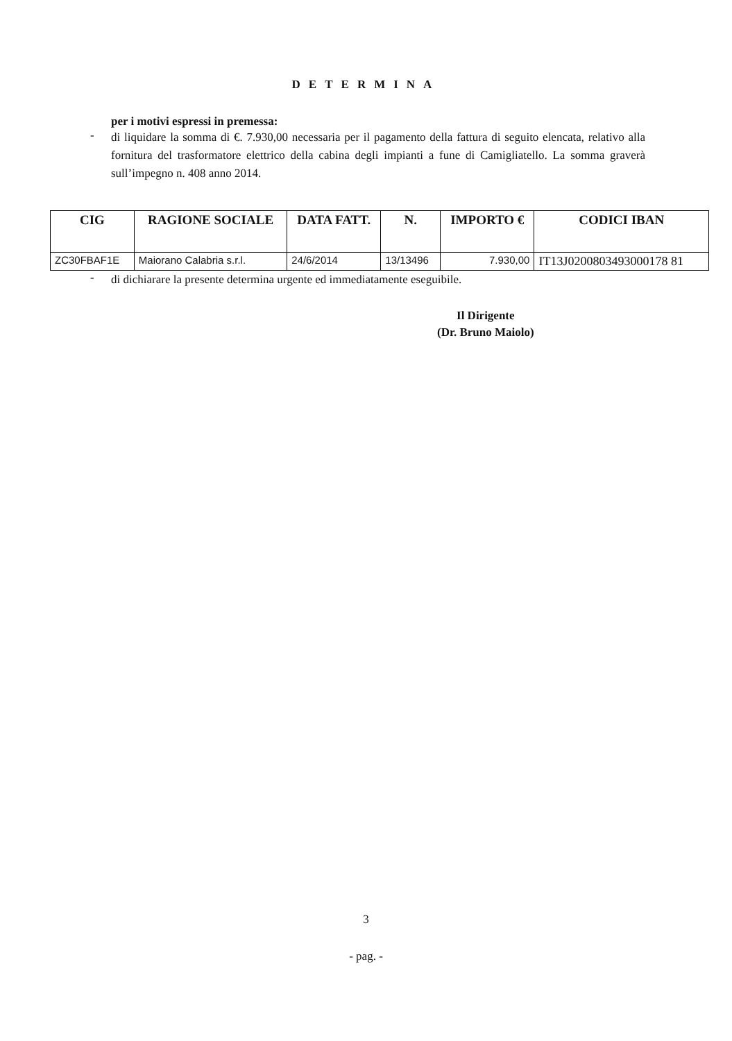DETERMINA
per i motivi espressi in premessa:
- di liquidare la somma di €. 7.930,00 necessaria per il pagamento della fattura di seguito elencata, relativo alla fornitura del trasformatore elettrico della cabina degli impianti a fune di Camigliatello. La somma graverà sull’impegno n. 408 anno 2014.
| CIG | RAGIONE SOCIALE | DATA FATT. | N. | IMPORTO € | CODICI IBAN |
| --- | --- | --- | --- | --- | --- |
| ZC30FBAF1E | Maiorano Calabria s.r.l. | 24/6/2014 | 13/13496 | 7.930,00 | IT13J0200803493000178 81 |
- di dichiarare la presente determina urgente ed immediatamente eseguibile.
Il Dirigente
(Dr. Bruno Maiolo)
3
- pag. -